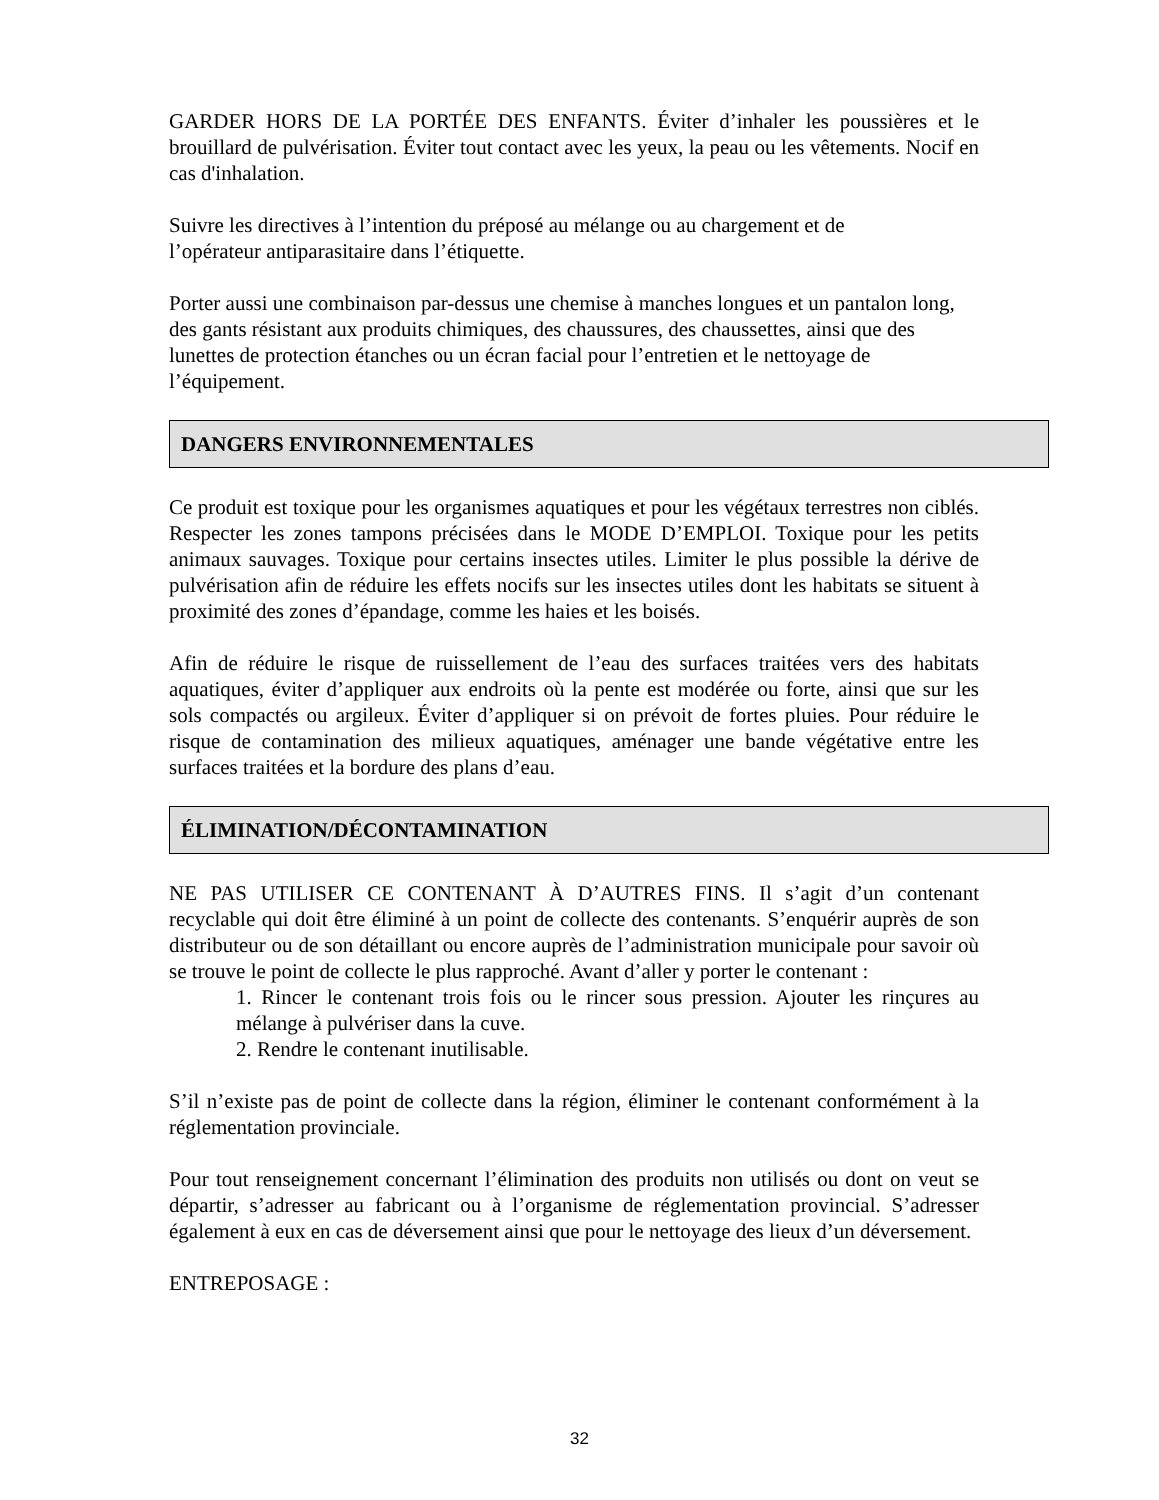GARDER HORS DE LA PORTÉE DES ENFANTS. Éviter d’inhaler les poussières et le brouillard de pulvérisation. Éviter tout contact avec les yeux, la peau ou les vêtements. Nocif en cas d'inhalation.
Suivre les directives à l’intention du préposé au mélange ou au chargement et de
l’opérateur antiparasitaire dans l’étiquette.
Porter aussi une combinaison par-dessus une chemise à manches longues et un pantalon long, des gants résistant aux produits chimiques, des chaussures, des chaussettes, ainsi que des lunettes de protection étanches ou un écran facial pour l’entretien et le nettoyage de l’équipement.
DANGERS ENVIRONNEMENTALES
Ce produit est toxique pour les organismes aquatiques et pour les végétaux terrestres non ciblés. Respecter les zones tampons précisées dans le MODE D’EMPLOI. Toxique pour les petits animaux sauvages. Toxique pour certains insectes utiles. Limiter le plus possible la dérive de pulvérisation afin de réduire les effets nocifs sur les insectes utiles dont les habitats se situent à proximité des zones d’épandage, comme les haies et les boisés.
Afin de réduire le risque de ruissellement de l’eau des surfaces traitées vers des habitats aquatiques, éviter d’appliquer aux endroits où la pente est modérée ou forte, ainsi que sur les sols compactés ou argileux. Éviter d’appliquer si on prévoit de fortes pluies. Pour réduire le risque de contamination des milieux aquatiques, aménager une bande végétative entre les surfaces traitées et la bordure des plans d’eau.
ÉLIMINATION/DÉCONTAMINATION
NE PAS UTILISER CE CONTENANT À D’AUTRES FINS. Il s’agit d’un contenant recyclable qui doit être éliminé à un point de collecte des contenants. S’enquérir auprès de son distributeur ou de son détaillant ou encore auprès de l’administration municipale pour savoir où se trouve le point de collecte le plus rapproché. Avant d’aller y porter le contenant :
1. Rincer le contenant trois fois ou le rincer sous pression. Ajouter les rinçures au mélange à pulvériser dans la cuve.
2. Rendre le contenant inutilisable.
S’il n’existe pas de point de collecte dans la région, éliminer le contenant conformément à la réglementation provinciale.
Pour tout renseignement concernant l’élimination des produits non utilisés ou dont on veut se départir, s’adresser au fabricant ou à l’organisme de réglementation provincial. S’adresser également à eux en cas de déversement ainsi que pour le nettoyage des lieux d’un déversement.
ENTREPOSAGE :
32